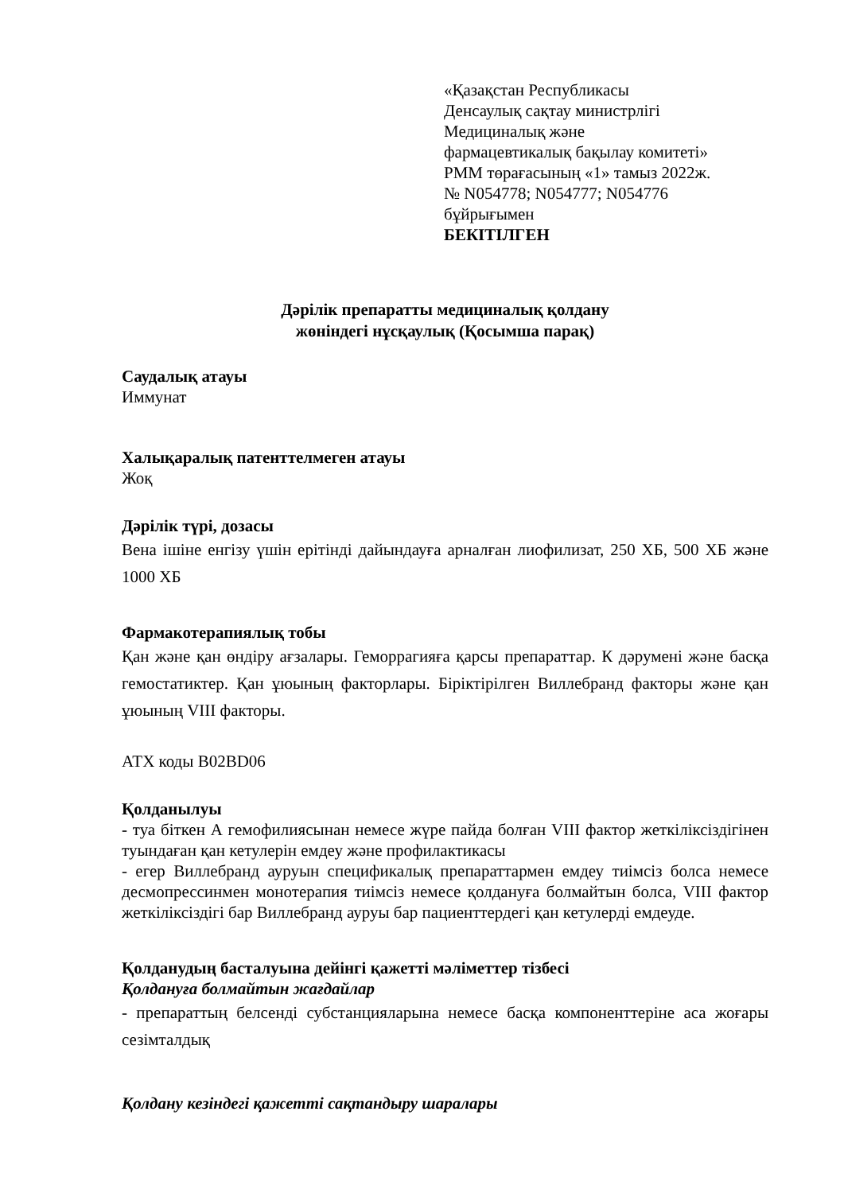«Қазақстан Республикасы
Денсаулық сақтау министрлігі
Медициналық және
фармацевтикалық бақылау комитеті»
РММ төрағасының «1» тамыз 2022ж.
№ N054778; N054777; N054776
бұйрығымен
БЕКІТІЛГЕН
Дәрілік препаратты медициналық қолдану
жөніндегі нұсқаулық (Қосымша парақ)
Саудалық атауы
Иммунат
Халықаралық патенттелмеген атауы
Жоқ
Дәрілік түрі, дозасы
Вена ішіне енгізу үшін ерітінді дайындауға арналған лиофилизат, 250 ХБ, 500 ХБ және 1000 ХБ
Фармакотерапиялық тобы
Қан және қан өндіру ағзалары. Геморрагияға қарсы препараттар. К дәрумені және басқа гемостатиктер. Қан ұюының факторлары. Біріктірілген Виллебранд факторы және қан ұюының VIII факторы.
АТХ коды B02BD06
Қолданылуы
- туа біткен А гемофилиясынан немесе жүре пайда болған VIII фактор жеткіліксіздігінен туындаған қан кетулерін емдеу және профилактикасы
- егер Виллебранд ауруын спецификалық препараттармен емдеу тиімсіз болса немесе десмопрессинмен монотерапия тиімсіз немесе қолдануға болмайтын болса, VIII фактор жеткіліксіздігі бар Виллебранд ауруы бар пациенттердегі қан кетулерді емдеуде.
Қолданудың басталуына дейінгі қажетті мәліметтер тізбесі
Қолдануға болмайтын жағдайлар
- препараттың белсенді субстанцияларына немесе басқа компоненттеріне аса жоғары сезімталдық
Қолдану кезіндегі қажетті сақтандыру шаралары